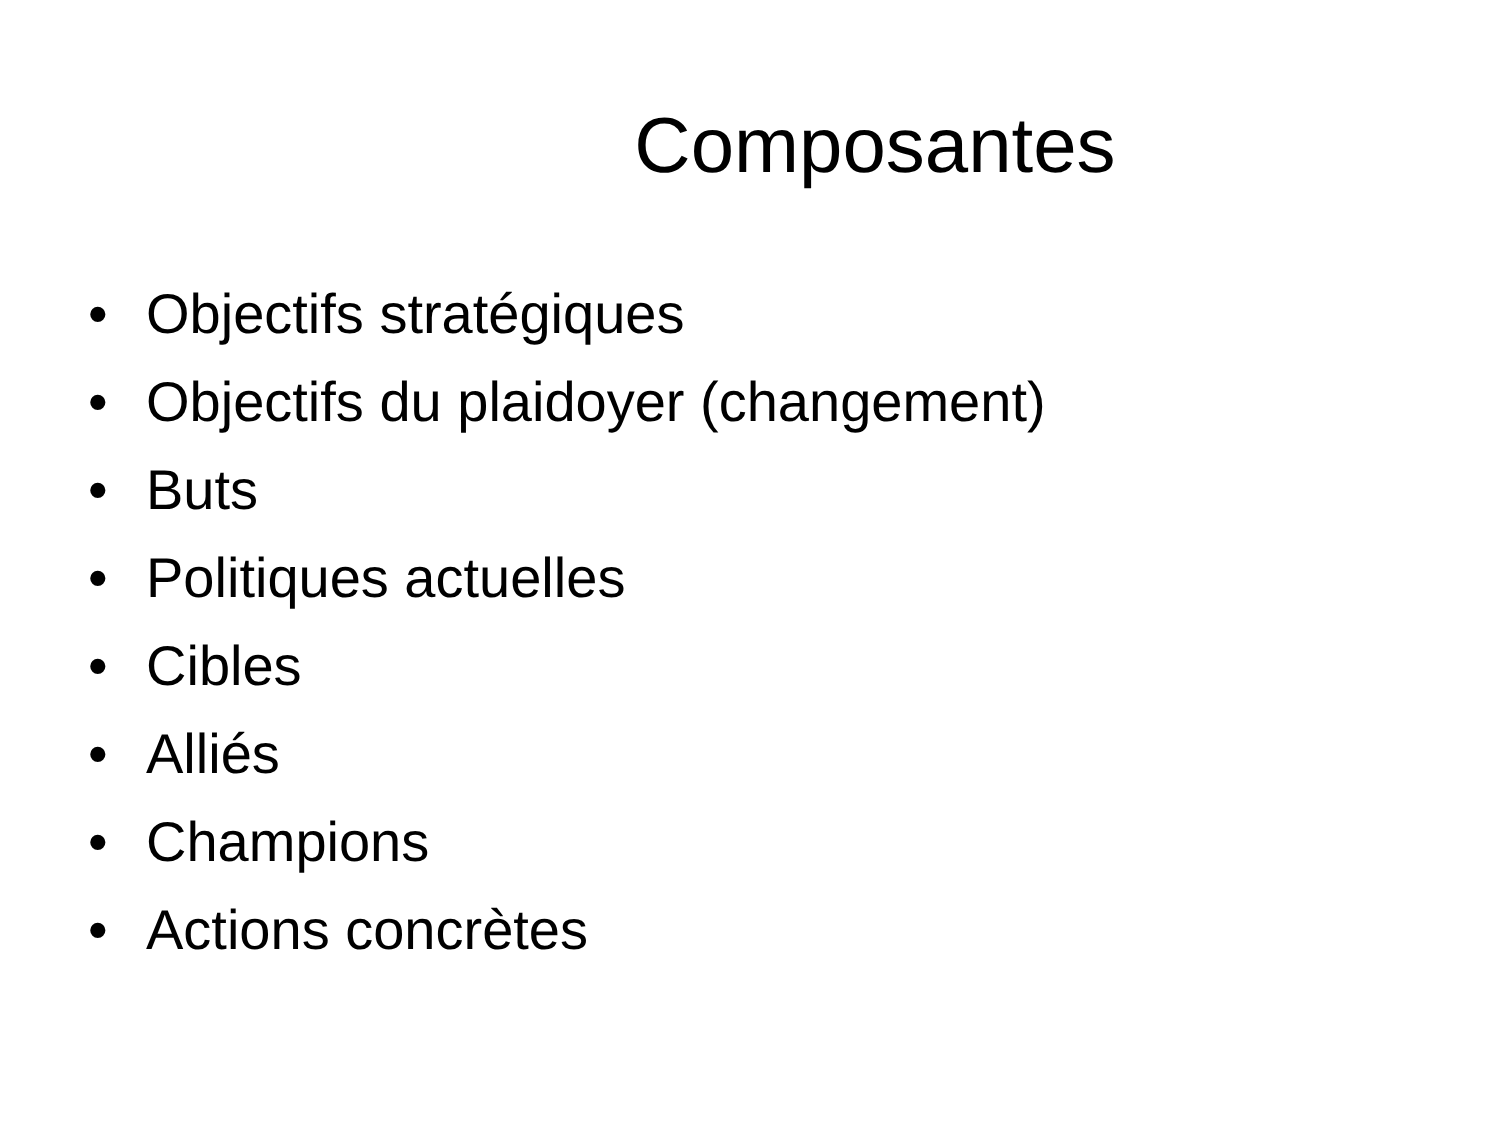Composantes
• Objectifs stratégiques
• Objectifs du plaidoyer (changement)
• Buts
• Politiques actuelles
• Cibles
• Alliés
• Champions
• Actions concrètes